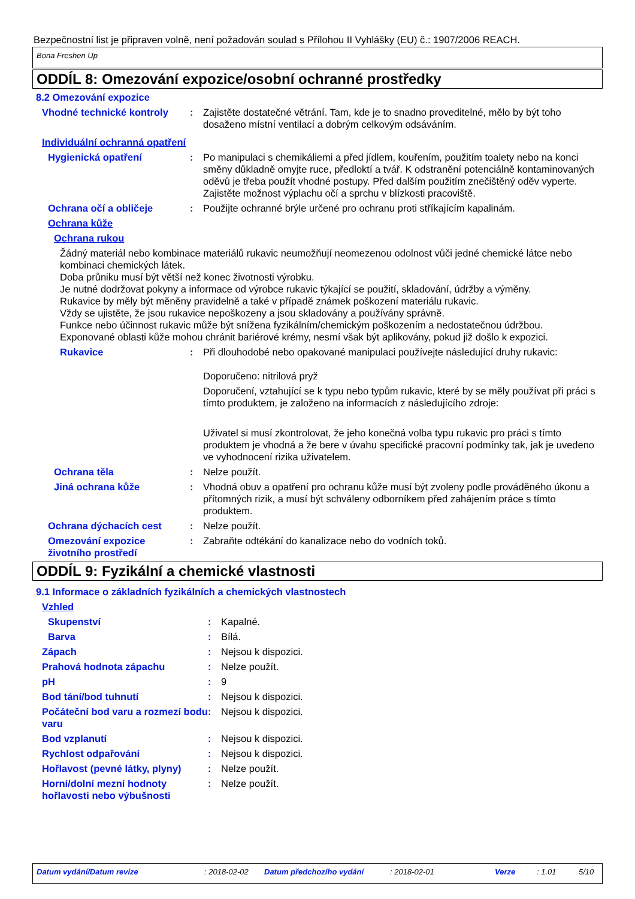Bezpečnostní list je připraven volně, není požadován soulad s Přílohou II Vyhlášky (EU) č.: 1907/2006 REACH.
Bona Freshen Up
ODDÍL 8: Omezování expozice/osobní ochranné prostředky
8.2 Omezování expozice
Vhodné technické kontroly
: Zajistěte dostatečné větrání. Tam, kde je to snadno proveditelné, mělo by být toho dosaženo místní ventilací a dobrým celkovým odsáváním.
Individuální ochranná opatření
Hygienická opatření : Po manipulaci s chemikáliemi a před jídlem, kouřením, použitím toalety nebo na konci směny důkladně omyjte ruce, předloktí a tvář. K odstranění potenciálně kontaminovaných oděvů je třeba použít vhodné postupy. Před dalším použitím znečištěný oděv vyperte. Zajistěte možnost výplachu očí a sprchu v blízkosti pracoviště.
Ochrana očí a obličeje : Použijte ochranné brýle určené pro ochranu proti stříkajícím kapalinám.
Ochrana kůže
Ochrana rukou
Žádný materiál nebo kombinace materiálů rukavic neumožňují neomezenou odolnost vůči jedné chemické látce nebo kombinaci chemických látek.
Doba průniku musí být větší než konec životnosti výrobku.
Je nutné dodržovat pokyny a informace od výrobce rukavic týkající se použití, skladování, údržby a výměny.
Rukavice by měly být měněny pravidelně a také v případě známek poškození materiálu rukavic.
Vždy se ujistěte, že jsou rukavice nepoškozeny a jsou skladovány a používány správně.
Funkce nebo účinnost rukavic může být snížena fyzikálním/chemickým poškozením a nedostatečnou údržbou.
Exponované oblasti kůže mohou chránit bariérové krémy, nesmí však být aplikovány, pokud již došlo k expozici.
Rukavice : Při dlouhodobé nebo opakované manipulaci používejte následující druhy rukavic:
Doporučeno: nitrilová pryž
Doporučení, vztahující se k typu nebo typům rukavic, které by se měly používat při práci s tímto produktem, je založeno na informacích z následujícího zdroje:
Uživatel si musí zkontrolovat, že jeho konečná volba typu rukavic pro práci s tímto produktem je vhodná a že bere v úvahu specifické pracovní podmínky tak, jak je uvedeno ve vyhodnocení rizika uživatelem.
Ochrana těla : Nelze použít.
Jiná ochrana kůže : Vhodná obuv a opatření pro ochranu kůže musí být zvoleny podle prováděného úkonu a přítomných rizik, a musí být schváleny odborníkem před zahájením práce s tímto produktem.
Ochrana dýchacích cest : Nelze použít.
Omezování expozice životního prostředí
: Zabraňte odtékání do kanalizace nebo do vodních toků.
ODDÍL 9: Fyzikální a chemické vlastnosti
9.1 Informace o základních fyzikálních a chemických vlastnostech
Vzhled
Skupenství : Kapalné.
Barva : Bílá.
Zápach : Nejsou k dispozici.
Prahová hodnota zápachu : Nelze použít.
pH : 9
Bod tání/bod tuhnutí : Nejsou k dispozici.
Počáteční bod varu a rozmezí bodu varu
: Nejsou k dispozici.
Bod vzplanutí : Nejsou k dispozici.
Rychlost odpařování : Nejsou k dispozici.
Hořlavost (pevné látky, plyny)
: Nelze použít.
Horní/dolní mezní hodnoty hořlavosti nebo výbušnosti
: Nelze použít.
Datum vydání/Datum revize: 2018-02-02 Datum předchozího vydání: 2018-02-01 Verze: 1.01 5/10